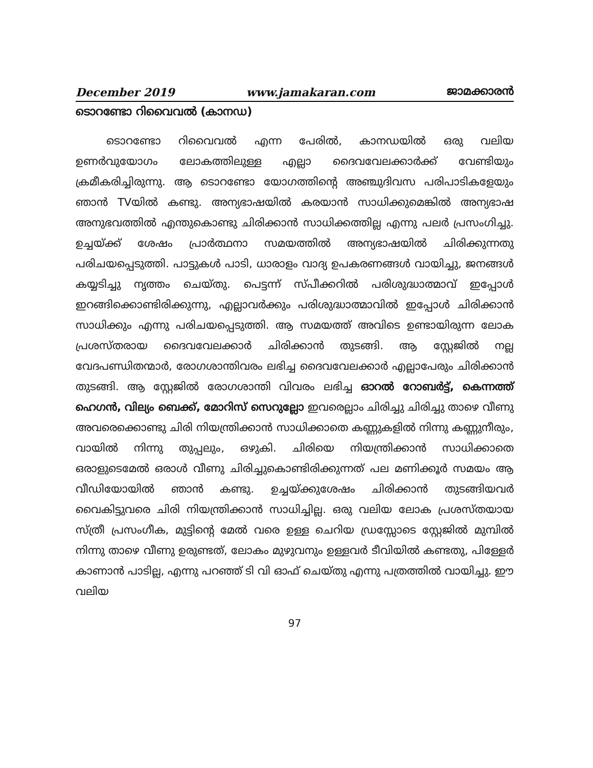December 2019 www.jamakaran.com ജാമക്കാരൻ
ടൊറണ്ടോ റിവൈവൽ (കാനഡ)
ടൊറണ്ടോ റിവൈവൽ എന്ന പേരിൽ, കാനഡയിൽ ഒരു വലിയ ഉണർവുയോഗം ലോകത്തിലുള്ള എല്ലാ ദൈവവേലക്കാർക്ക് വേണ്ടിയും ക്രമീകരിച്ചിരുന്നു. ആ ടൊറണ്ടോ യോഗത്തിന്റെ അഞ്ചുദിവസ പരിപാടികളേയും ഞാൻ TVയിൽ കണ്ടു. അന്യഭാഷയിൽ കരയാൻ സാധിക്കുമെങ്കിൽ അന്യഭാഷ അനുഭവത്തിൽ എന്തുകൊണ്ടു ചിരിക്കാൻ സാധിക്കത്തില്ല എന്നു പലർ പ്രസംഗിച്ചു. ഉച്ചയ്ക്ക് ശേഷം പ്രാർത്ഥനാ സമയത്തിൽ അന്യഭാഷയിൽ ചിരിക്കുന്നതു പരിചയപ്പെടുത്തി. പാട്ടുകൾ പാടി, ധാരാളം വാദ്യ ഉപകരണങ്ങൾ വായിച്ചു, ജനങ്ങൾ കയ്യടിച്ചു നൃത്തം ചെയ്തു. പെട്ടന്ന് സ്പീക്കറിൽ പരിശുദ്ധാത്മാവ് ഇപ്പോൾ ഇറങ്ങിക്കൊണ്ടിരിക്കുന്നു, എല്ലാവർക്കും പരിശുദ്ധാത്മാവിൽ ഇപ്പോൾ ചിരിക്കാൻ സാധിക്കും എന്നു പരിചയപ്പെടുത്തി. ആ സമയത്ത് അവിടെ ഉണ്ടായിരുന്ന ലോക പ്രശസ്തരായ ദൈവവേലക്കാർ ചിരിക്കാൻ തുടങ്ങി. ആ സ്റ്റേജിൽ നല്ല വേദപണ്ഡിതന്മാർ, രോഗശാന്തിവരം ലഭിച്ച ദൈവവേലക്കാർ എല്ലാപേരും ചിരിക്കാൻ തുടങ്ങി. ആ സ്റ്റേജിൽ രോഗശാന്തി വിവരം ലഭിച്ച ഓറൽ റോബർട്ട്, കെന്നത്ത് ഹെഗൻ, വില്യം ബെക്ക്, മോറിസ് സെറുല്ലോ ഇവരെല്ലാം ചിരിച്ചു ചിരിച്ചു താഴെ വീണു അവരെക്കൊണ്ടു ചിരി നിയന്ത്രിക്കാൻ സാധിക്കാതെ കണ്ണുകളിൽ നിന്നു കണ്ണുനീരും, വായിൽ നിന്നു തുപ്പലും, ഒഴുകി. ചിരിയെ നിയന്ത്രിക്കാൻ സാധിക്കാതെ ഒരാളുടെമേൽ ഒരാൾ വീണു ചിരിച്ചുകൊണ്ടിരിക്കുന്നത് പല മണിക്കൂർ സമയം ആ വീഡിയോയിൽ ഞാൻ കണ്ടു. ഉച്ചയ്ക്കുശേഷം ചിരിക്കാൻ തുടങ്ങിയവർ വൈകിട്ടുവരെ ചിരി നിയന്ത്രിക്കാൻ സാധിച്ചില്ല. ഒരു വലിയ ലോക പ്രശസ്തയായ സ്ത്രീ പ്രസംഗീക, മുട്ടിന്റെ മേൽ വരെ ഉള്ള ചെറിയ ഡ്രസ്സോടെ സ്റ്റേജിൽ മുമ്പിൽ നിന്നു താഴെ വീണു ഉരുണ്ടത്, ലോകം മുഴുവനും ഉള്ളവർ ടീവിയിൽ കണ്ടതു, പിള്ളേർ കാണാൻ പാടില്ല, എന്നു പറഞ്ഞ് ടി വി ഓഫ് ചെയ്തു എന്നു പത്രത്തിൽ വായിച്ചു. ഈ വലിയ
97